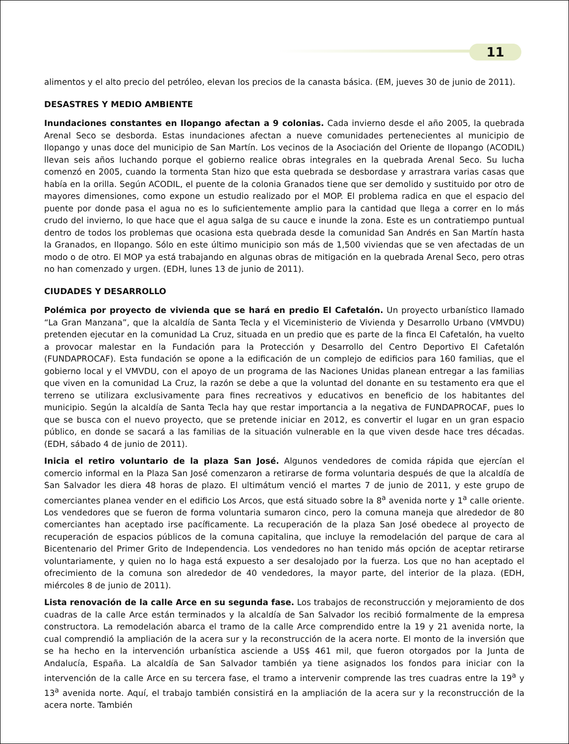11
alimentos y el alto precio del petróleo, elevan los precios de la canasta básica. (EM, jueves 30 de junio de 2011).
DESASTRES Y MEDIO AMBIENTE
Inundaciones constantes en Ilopango afectan a 9 colonias. Cada invierno desde el año 2005, la quebrada Arenal Seco se desborda. Estas inundaciones afectan a nueve comunidades pertenecientes al municipio de Ilopango y unas doce del municipio de San Martín. Los vecinos de la Asociación del Oriente de Ilopango (ACODIL) llevan seis años luchando porque el gobierno realice obras integrales en la quebrada Arenal Seco. Su lucha comenzó en 2005, cuando la tormenta Stan hizo que esta quebrada se desbordase y arrastrara varias casas que había en la orilla. Según ACODIL, el puente de la colonia Granados tiene que ser demolido y sustituido por otro de mayores dimensiones, como expone un estudio realizado por el MOP. El problema radica en que el espacio del puente por donde pasa el agua no es lo suficientemente amplio para la cantidad que llega a correr en lo más crudo del invierno, lo que hace que el agua salga de su cauce e inunde la zona. Este es un contratiempo puntual dentro de todos los problemas que ocasiona esta quebrada desde la comunidad San Andrés en San Martín hasta la Granados, en Ilopango. Sólo en este último municipio son más de 1,500 viviendas que se ven afectadas de un modo o de otro. El MOP ya está trabajando en algunas obras de mitigación en la quebrada Arenal Seco, pero otras no han comenzado y urgen. (EDH, lunes 13 de junio de 2011).
CIUDADES Y DESARROLLO
Polémica por proyecto de vivienda que se hará en predio El Cafetalón. Un proyecto urbanístico llamado “La Gran Manzana”, que la alcaldía de Santa Tecla y el Viceministerio de Vivienda y Desarrollo Urbano (VMVDU) pretenden ejecutar en la comunidad La Cruz, situada en un predio que es parte de la finca El Cafetalón, ha vuelto a provocar malestar en la Fundación para la Protección y Desarrollo del Centro Deportivo El Cafetalón (FUNDAPROCAF). Esta fundación se opone a la edificación de un complejo de edificios para 160 familias, que el gobierno local y el VMVDU, con el apoyo de un programa de las Naciones Unidas planean entregar a las familias que viven en la comunidad La Cruz, la razón se debe a que la voluntad del donante en su testamento era que el terreno se utilizara exclusivamente para fines recreativos y educativos en beneficio de los habitantes del municipio. Según la alcaldía de Santa Tecla hay que restar importancia a la negativa de FUNDAPROCAF, pues lo que se busca con el nuevo proyecto, que se pretende iniciar en 2012, es convertir el lugar en un gran espacio público, en donde se sacará a las familias de la situación vulnerable en la que viven desde hace tres décadas. (EDH, sábado 4 de junio de 2011).
Inicia el retiro voluntario de la plaza San José. Algunos vendedores de comida rápida que ejercían el comercio informal en la Plaza San José comenzaron a retirarse de forma voluntaria después de que la alcaldía de San Salvador les diera 48 horas de plazo. El ultimátum venció el martes 7 de junio de 2011, y este grupo de comerciantes planea vender en el edificio Los Arcos, que está situado sobre la 8<sup>a</sup> avenida norte y 1<sup>a</sup> calle oriente. Los vendedores que se fueron de forma voluntaria sumaron cinco, pero la comuna maneja que alrededor de 80 comerciantes han aceptado irse pacíficamente. La recuperación de la plaza San José obedece al proyecto de recuperación de espacios públicos de la comuna capitalina, que incluye la remodelación del parque de cara al Bicentenario del Primer Grito de Independencia. Los vendedores no han tenido más opción de aceptar retirarse voluntariamente, y quien no lo haga está expuesto a ser desalojado por la fuerza. Los que no han aceptado el ofrecimiento de la comuna son alrededor de 40 vendedores, la mayor parte, del interior de la plaza. (EDH, miércoles 8 de junio de 2011).
Lista renovación de la calle Arce en su segunda fase. Los trabajos de reconstrucción y mejoramiento de dos cuadras de la calle Arce están terminados y la alcaldía de San Salvador los recibió formalmente de la empresa constructora. La remodelación abarca el tramo de la calle Arce comprendido entre la 19 y 21 avenida norte, la cual comprendió la ampliación de la acera sur y la reconstrucción de la acera norte. El monto de la inversión que se ha hecho en la intervención urbanística asciende a US$ 461 mil, que fueron otorgados por la Junta de Andalucía, España. La alcaldía de San Salvador también ya tiene asignados los fondos para iniciar con la intervención de la calle Arce en su tercera fase, el tramo a intervenir comprende las tres cuadras entre la 19<sup>a</sup> y 13<sup>a</sup> avenida norte. Aquí, el trabajo también consistirá en la ampliación de la acera sur y la reconstrucción de la acera norte. También